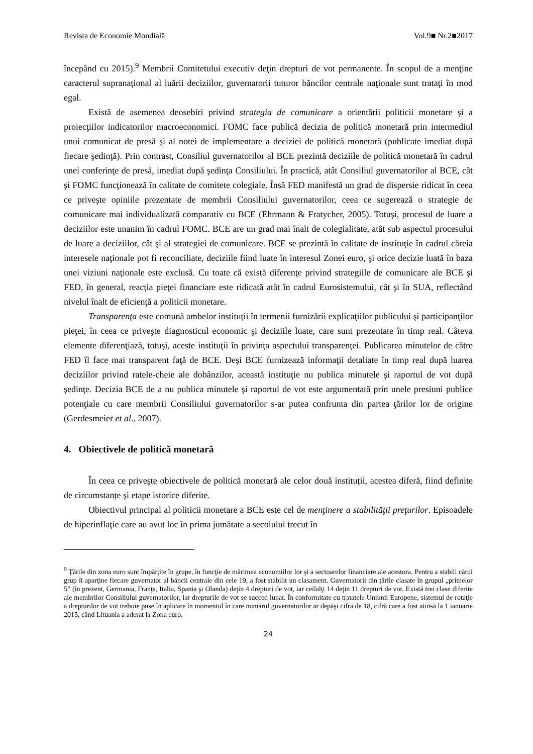Revista de Economie Mondială Vol.9■ Nr.2■2017
începând cu 2015).<sup>9</sup> Membrii Comitetului executiv deţin drepturi de vot permanente. În scopul de a menţine caracterul supranaţional al luării deciziilor, guvernatorii tuturor băncilor centrale naţionale sunt trataţi în mod egal.
Există de asemenea deosebiri privind strategia de comunicare a orientării politicii monetare şi a proiecţiilor indicatorilor macroeconomici. FOMC face publică decizia de politică monetară prin intermediul unui comunicat de presă şi al notei de implementare a deciziei de politică monetară (publicate imediat după fiecare şedinţă). Prin contrast, Consiliul guvernatorilor al BCE prezintă deciziile de politică monetară în cadrul unei conferinţe de presă, imediat după şedinţa Consiliului. În practică, atât Consiliul guvernatorilor al BCE, cât şi FOMC funcţionează în calitate de comitete colegiale. Însă FED manifestă un grad de dispersie ridicat în ceea ce priveşte opiniile prezentate de membrii Consiliului guvernatorilor, ceea ce sugerează o strategie de comunicare mai individualizată comparativ cu BCE (Ehrmann & Fratycher, 2005). Totuşi, procesul de luare a deciziilor este unanim în cadrul FOMC. BCE are un grad mai înalt de colegialitate, atât sub aspectul procesului de luare a deciziilor, cât şi al strategiei de comunicare. BCE se prezintă în calitate de instituţie în cadrul căreia interesele naţionale pot fi reconciliate, deciziile fiind luate în interesul Zonei euro, şi orice decizie luată în baza unei viziuni naţionale este exclusă. Cu toate că există diferenţe privind strategiile de comunicare ale BCE şi FED, în general, reacţia pieţei financiare este ridicată atât în cadrul Eurosistemului, cât şi în SUA, reflectând nivelul înalt de eficienţă a politicii monetare.
Transparenţa este comună ambelor instituţii în termenii furnizării explicaţiilor publicului şi participanţilor pieţei, în ceea ce priveşte diagnosticul economic şi deciziile luate, care sunt prezentate în timp real. Câteva elemente diferenţiază, totuși, aceste instituţii în privinţa aspectului transparenţei. Publicarea minutelor de către FED îl face mai transparent faţă de BCE. Deşi BCE furnizează informaţii detaliate în timp real după luarea deciziilor privind ratele-cheie ale dobânzilor, această instituţie nu publica minutele şi raportul de vot după şedinţe. Decizia BCE de a nu publica minutele şi raportul de vot este argumentată prin unele presiuni publice potenţiale cu care membrii Consiliului guvernatorilor s-ar putea confrunta din partea ţărilor lor de origine (Gerdesmeier et al., 2007).
4. Obiectivele de politică monetară
În ceea ce priveşte obiectivele de politică monetară ale celor două instituții, acestea diferă, fiind definite de circumstanțe şi etape istorice diferite.
Obiectivul principal al politicii monetare a BCE este cel de menţinere a stabilităţii preţurilor. Episoadele de hiperinflaţie care au avut loc în prima jumătate a secolului trecut în
<sup>9</sup> Ţările din zona euro sunt împărţite în grupe, în funcţie de mărimea economiilor lor şi a sectoarelor financiare ale acestora. Pentru a stabili cărui grup îi aparţine fiecare guvernator al băncii centrale din cele 19, a fost stabilit un clasament. Guvernatorii din ţările clasate în grupul „primelor 5” (în prezent, Germania, Franţa, Italia, Spania şi Olanda) deţin 4 drepturi de vot, iar ceilalţi 14 deţin 11 drepturi de vot. Există trei clase diferite ale membrilor Consiliului guvernatorilor, iar drepturile de vot se succed lunar. În conformitate cu tratatele Uniunii Europene, sistemul de rotaţie a drepturilor de vot trebuie puse în aplicare în momentul în care numărul guvernatorilor ar depăşi cifra de 18, cifră care a fost atinsă la 1 ianuarie 2015, când Lituania a aderat la Zona euro.
24